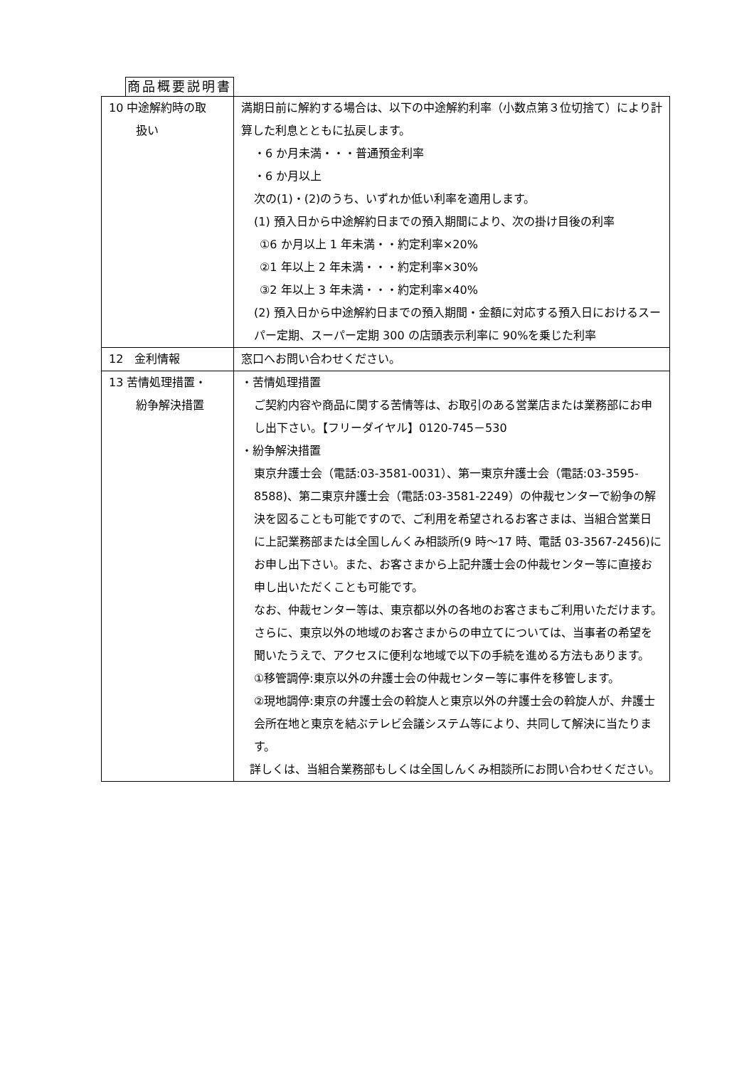商品概要説明書
| 10 中途解約時の取 扱い | 満期日前に解約する場合は、以下の中途解約利率（小数点第３位切捨て）により計算した利息とともに払戻します。 ・6 か月未満・・・普通預金利率 ・6 か月以上 次の(1)・(2)のうち、いずれか低い利率を適用します。 (1) 預入日から中途解約日までの預入期間により、次の掛け目後の利率 ①6 か月以上 1 年未満・・約定利率×20% ②1 年以上 2 年未満・・・約定利率×30% ③2 年以上 3 年未満・・・約定利率×40% (2) 預入日から中途解約日までの預入期間・金額に対応する預入日におけるスーパー定期、スーパー定期 300 の店頭表示利率に 90%を乗じた利率 |
| 12 金利情報 | 窓口へお問い合わせください。 |
| 13 苦情処理措置・ 紛争解決措置 | ・苦情処理措置 ご契約内容や商品に関する苦情等は、お取引のある営業店または業務部にお申し出下さい。【フリーダイヤル】0120-745－530 ・紛争解決措置 東京弁護士会（電話:03-3581-0031）、第一東京弁護士会（電話:03-3595-8588)、第二東京弁護士会（電話:03-3581-2249）の仲裁センターで紛争の解決を図ることも可能ですので、ご利用を希望されるお客さまは、当組合営業日に上記業務部または全国しんくみ相談所(9 時～17 時、電話 03-3567-2456)にお申し出下さい。また、お客さまから上記弁護士会の仲裁センター等に直接お申し出いただくことも可能です。 なお、仲裁センター等は、東京都以外の各地のお客さまもご利用いただけます。さらに、東京以外の地域のお客さまからの申立てについては、当事者の希望を聞いたうえで、アクセスに便利な地域で以下の手続を進める方法もあります。 ①移管調停:東京以外の弁護士会の仲裁センター等に事件を移管します。 ②現地調停:東京の弁護士会の斡旋人と東京以外の弁護士会の斡旋人が、弁護士会所在地と東京を結ぶテレビ会議システム等により、共同して解決に当たります。 詳しくは、当組合業務部もしくは全国しんくみ相談所にお問い合わせください。 |